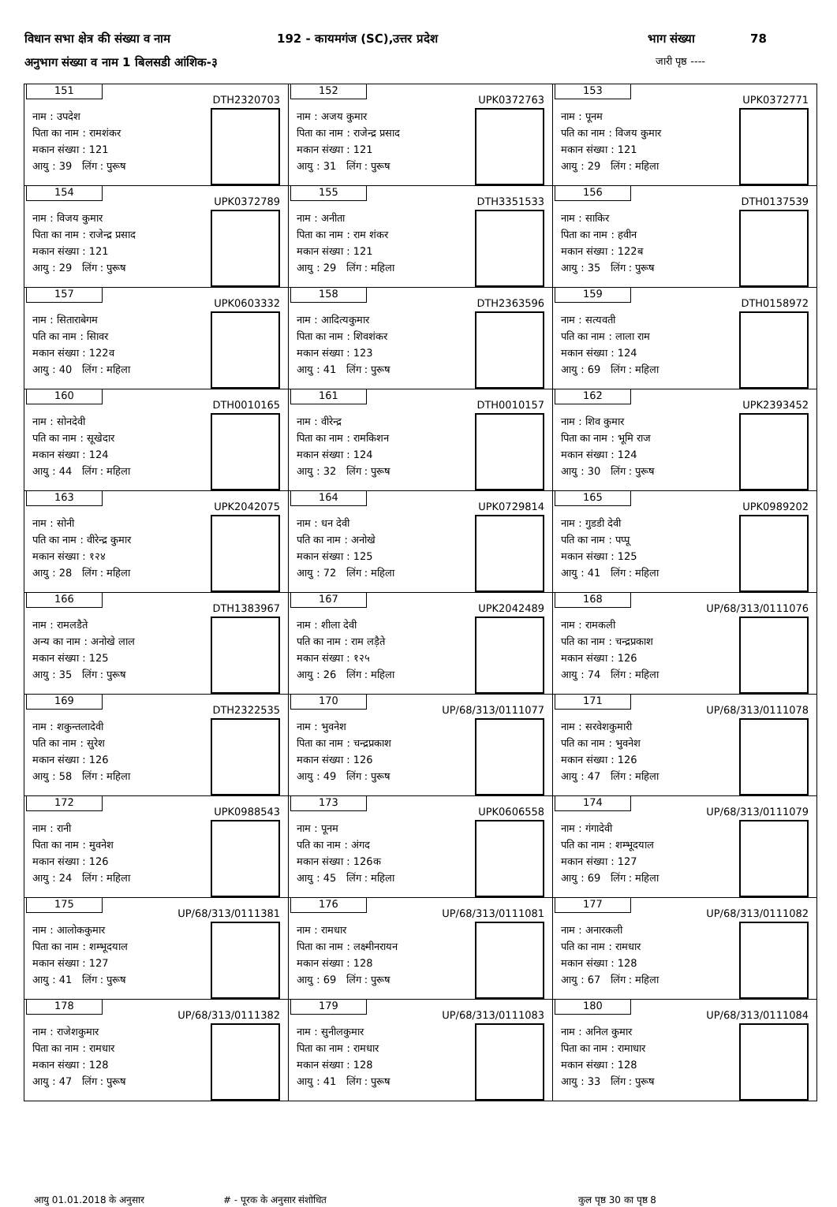विधान सभा क्षेत्र की संख्या व नाम 192 - कायमगंज (SC),उत्तर प्रदेश भाग संख्या 78
अनुभाग संख्या व नाम 1 बिलसडी आंशिक-३ जारी पृष्ठ ----
| 151 DTH2320703 नाम : उपदेश पिता का नाम : रामशंकर मकान संख्या : 121 आयु : 39 लिंग : पुरूष | 152 UPK0372763 नाम : अजय कुमार पिता का नाम : राजेन्द्र प्रसाद मकान संख्या : 121 आयु : 31 लिंग : पुरूष | 153 UPK0372771 नाम : पूनम पति का नाम : विजय कुमार मकान संख्या : 121 आयु : 29 लिंग : महिला |
| 154 UPK0372789 नाम : विजय कुमार पिता का नाम : राजेन्द्र प्रसाद मकान संख्या : 121 आयु : 29 लिंग : पुरूष | 155 DTH3351533 नाम : अनीता पिता का नाम : राम शंकर मकान संख्या : 121 आयु : 29 लिंग : महिला | 156 DTH0137539 नाम : साकिर पिता का नाम : हवीन मकान संख्या : 122ब आयु : 35 लिंग : पुरूष |
| 157 UPK0603332 नाम : सिताराबेगम पति का नाम : सिावर मकान संख्या : 122व आयु : 40 लिंग : महिला | 158 DTH2363596 नाम : आदित्यकुमार पिता का नाम : शिवशंकर मकान संख्या : 123 आयु : 41 लिंग : पुरूष | 159 DTH0158972 नाम : सत्यवती पति का नाम : लाला राम मकान संख्या : 124 आयु : 69 लिंग : महिला |
| 160 DTH0010165 नाम : सोनदेवी पति का नाम : सूखेदार मकान संख्या : 124 आयु : 44 लिंग : महिला | 161 DTH0010157 नाम : वीरेन्द्र पिता का नाम : रामकिशन मकान संख्या : 124 आयु : 32 लिंग : पुरूष | 162 UPK2393452 नाम : शिव कुमार पिता का नाम : भूमि राज मकान संख्या : 124 आयु : 30 लिंग : पुरूष |
| 163 UPK2042075 नाम : सोनी पति का नाम : वीरेन्द्र कुमार मकान संख्या : १२४ आयु : 28 लिंग : महिला | 164 UPK0729814 नाम : धन देवी पति का नाम : अनोखे मकान संख्या : 125 आयु : 72 लिंग : महिला | 165 UPK0989202 नाम : गुडडी देवी पति का नाम : पप्पू मकान संख्या : 125 आयु : 41 लिंग : महिला |
| 166 DTH1383967 नाम : रामलडैते अन्य का नाम : अनोखे लाल मकान संख्या : 125 आयु : 35 लिंग : पुरूष | 167 UPK2042489 नाम : शीला देवी पति का नाम : राम लड़ैते मकान संख्या : १२५ आयु : 26 लिंग : महिला | 168 UP/68/313/0111076 नाम : रामकली पति का नाम : चन्द्रप्रकाश मकान संख्या : 126 आयु : 74 लिंग : महिला |
| 169 DTH2322535 नाम : शकुन्तलादेवी पति का नाम : सुरेश मकान संख्या : 126 आयु : 58 लिंग : महिला | 170 UP/68/313/0111077 नाम : भुवनेश पिता का नाम : चन्द्रप्रकाश मकान संख्या : 126 आयु : 49 लिंग : पुरूष | 171 UP/68/313/0111078 नाम : सरवेशकुमारी पति का नाम : भुवनेश मकान संख्या : 126 आयु : 47 लिंग : महिला |
| 172 UPK0988543 नाम : रानी पिता का नाम : मुवनेश मकान संख्या : 126 आयु : 24 लिंग : महिला | 173 UPK0606558 नाम : पूनम पति का नाम : अंगद मकान संख्या : 126क आयु : 45 लिंग : महिला | 174 UP/68/313/0111079 नाम : गंगादेवी पति का नाम : शम्भूदयाल मकान संख्या : 127 आयु : 69 लिंग : महिला |
| 175 UP/68/313/0111381 नाम : आलोककुमार पिता का नाम : शम्भूदयाल मकान संख्या : 127 आयु : 41 लिंग : पुरूष | 176 UP/68/313/0111081 नाम : रामधार पिता का नाम : लक्ष्मीनरायन मकान संख्या : 128 आयु : 69 लिंग : पुरूष | 177 UP/68/313/0111082 नाम : अनारकली पति का नाम : रामधार मकान संख्या : 128 आयु : 67 लिंग : महिला |
| 178 UP/68/313/0111382 नाम : राजेशकुमार पिता का नाम : रामधार मकान संख्या : 128 आयु : 47 लिंग : पुरूष | 179 UP/68/313/0111083 नाम : सुनीलकुमार पिता का नाम : रामधार मकान संख्या : 128 आयु : 41 लिंग : पुरूष | 180 UP/68/313/0111084 नाम : अनिल कुमार पिता का नाम : रामाधार मकान संख्या : 128 आयु : 33 लिंग : पुरूष |
आयु 01.01.2018 के अनुसार # - पूरक के अनुसार संशोधित कुल पृष्ठ 30 का पृष्ठ 8